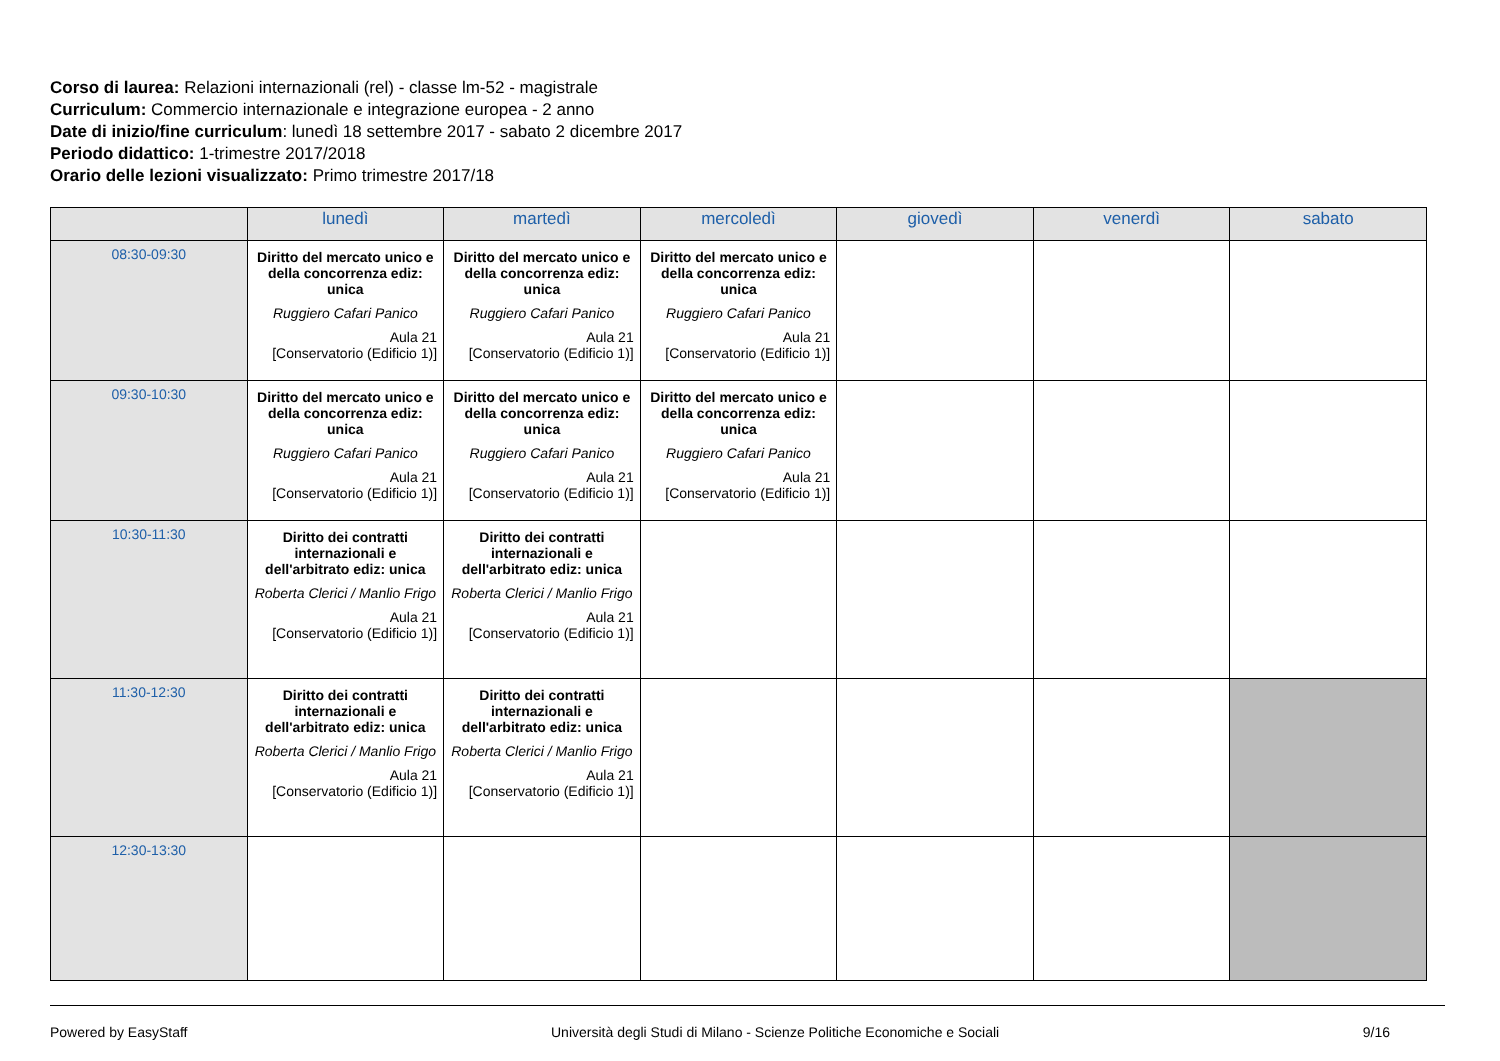Corso di laurea: Relazioni internazionali (rel) - classe lm-52 - magistrale
Curriculum: Commercio internazionale e integrazione europea - 2 anno
Date di inizio/fine curriculum: lunedì 18 settembre 2017 - sabato 2 dicembre 2017
Periodo didattico: 1-trimestre 2017/2018
Orario delle lezioni visualizzato: Primo trimestre 2017/18
| | lunedì | martedì | mercoledì | giovedì | venerdì | sabato |
| --- | --- | --- | --- | --- | --- | --- |
| 08:30-09:30 | Diritto del mercato unico e della concorrenza ediz: unica Ruggiero Cafari Panico Aula 21 [Conservatorio (Edificio 1)] | Diritto del mercato unico e della concorrenza ediz: unica Ruggiero Cafari Panico Aula 21 [Conservatorio (Edificio 1)] | Diritto del mercato unico e della concorrenza ediz: unica Ruggiero Cafari Panico Aula 21 [Conservatorio (Edificio 1)] | | | |
| 09:30-10:30 | Diritto del mercato unico e della concorrenza ediz: unica Ruggiero Cafari Panico Aula 21 [Conservatorio (Edificio 1)] | Diritto del mercato unico e della concorrenza ediz: unica Ruggiero Cafari Panico Aula 21 [Conservatorio (Edificio 1)] | Diritto del mercato unico e della concorrenza ediz: unica Ruggiero Cafari Panico Aula 21 [Conservatorio (Edificio 1)] | | | |
| 10:30-11:30 | Diritto dei contratti internazionali e dell'arbitrato ediz: unica Roberta Clerici / Manlio Frigo Aula 21 [Conservatorio (Edificio 1)] | Diritto dei contratti internazionali e dell'arbitrato ediz: unica Roberta Clerici / Manlio Frigo Aula 21 [Conservatorio (Edificio 1)] | | | | |
| 11:30-12:30 | Diritto dei contratti internazionali e dell'arbitrato ediz: unica Roberta Clerici / Manlio Frigo Aula 21 [Conservatorio (Edificio 1)] | Diritto dei contratti internazionali e dell'arbitrato ediz: unica Roberta Clerici / Manlio Frigo Aula 21 [Conservatorio (Edificio 1)] | | | | |
| 12:30-13:30 | | | | | | |
Powered by EasyStaff Università degli Studi di Milano - Scienze Politiche Economiche e Sociali 9/16